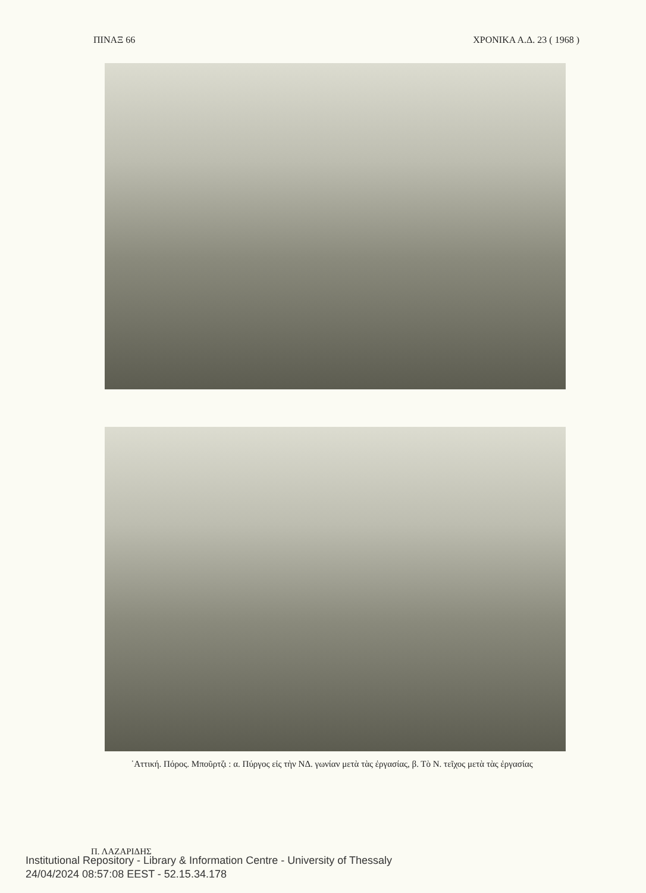ΠΙΝΑΞ 66 ΧΡΟΝΙΚΑ Α.Δ. 23 ( 1968 )
᾽Αττική. Πόρος. Μποῦρτζι : α. Πύργος εἰς τὴν ΝΔ. γωνίαν μετὰ τὰς ἐργασίας, β. Τὸ Ν. τεῖχος μετὰ τὰς ἐργασίας
Π. ΛΑΖΑΡΙΔΗΣ
Institutional Repository - Library & Information Centre - University of Thessaly
24/04/2024 08:57:08 EEST - 52.15.34.178